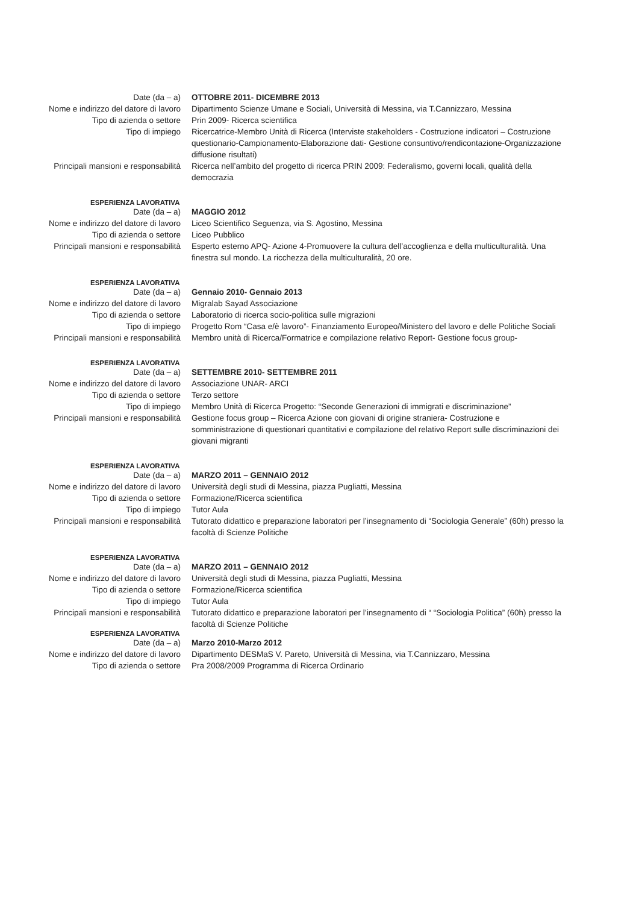Date (da – a) OTTOBRE 2011- DICEMBRE 2013
Nome e indirizzo del datore di lavoro Dipartimento Scienze Umane e Sociali, Università di Messina, via T.Cannizzaro, Messina
Tipo di azienda o settore Prin 2009- Ricerca scientifica
Tipo di impiego Ricercatrice-Membro Unità di Ricerca (Interviste stakeholders - Costruzione indicatori – Costruzione questionario-Campionamento-Elaborazione dati- Gestione consuntivo/rendicontazione-Organizzazione diffusione risultati)
Principali mansioni e responsabilità Ricerca nell’ambito del progetto di ricerca PRIN 2009: Federalismo, governi locali, qualità della democrazia
ESPERIENZA LAVORATIVA
Date (da – a) MAGGIO 2012
Nome e indirizzo del datore di lavoro Liceo Scientifico Seguenza, via S. Agostino, Messina
Tipo di azienda o settore Liceo Pubblico
Principali mansioni e responsabilità Esperto esterno APQ- Azione 4-Promuovere la cultura dell’accoglienza e della multiculturalità. Una finestra sul mondo. La ricchezza della multiculturalità, 20 ore.
ESPERIENZA LAVORATIVA
Date (da – a) Gennaio 2010- Gennaio 2013
Nome e indirizzo del datore di lavoro Migralab Sayad Associazione
Tipo di azienda o settore Laboratorio di ricerca socio-politica sulle migrazioni
Tipo di impiego Progetto Rom “Casa e/è lavoro”- Finanziamento Europeo/Ministero del lavoro e delle Politiche Sociali
Principali mansioni e responsabilità Membro unità di Ricerca/Formatrice e compilazione relativo Report- Gestione focus group-
ESPERIENZA LAVORATIVA
Date (da – a) SETTEMBRE 2010- SETTEMBRE 2011
Nome e indirizzo del datore di lavoro Associazione UNAR- ARCI
Tipo di azienda o settore Terzo settore
Tipo di impiego Membro Unità di Ricerca Progetto: “Seconde Generazioni di immigrati e discriminazione”
Principali mansioni e responsabilità Gestione focus group – Ricerca Azione con giovani di origine straniera- Costruzione e somministrazione di questionari quantitativi e compilazione del relativo Report sulle discriminazioni dei giovani migranti
ESPERIENZA LAVORATIVA
Date (da – a) MARZO 2011 – GENNAIO 2012
Nome e indirizzo del datore di lavoro Università degli studi di Messina, piazza Pugliatti, Messina
Tipo di azienda o settore Formazione/Ricerca scientifica
Tipo di impiego Tutor Aula
Principali mansioni e responsabilità Tutorato didattico e preparazione laboratori per l’insegnamento di “Sociologia Generale” (60h) presso la facoltà di Scienze Politiche
ESPERIENZA LAVORATIVA
Date (da – a) MARZO 2011 – GENNAIO 2012
Nome e indirizzo del datore di lavoro Università degli studi di Messina, piazza Pugliatti, Messina
Tipo di azienda o settore Formazione/Ricerca scientifica
Tipo di impiego Tutor Aula
Principali mansioni e responsabilità Tutorato didattico e preparazione laboratori per l’insegnamento di “ “Sociologia Politica” (60h) presso la facoltà di Scienze Politiche
ESPERIENZA LAVORATIVA
Date (da – a) Marzo 2010-Marzo 2012
Nome e indirizzo del datore di lavoro Dipartimento DESMaS V. Pareto, Università di Messina, via T.Cannizzaro, Messina
Tipo di azienda o settore Pra 2008/2009 Programma di Ricerca Ordinario